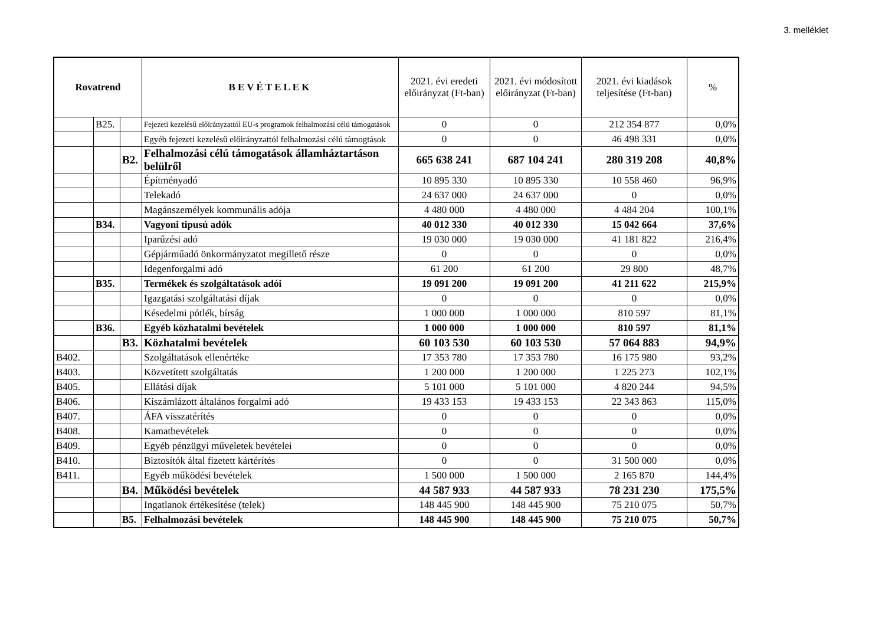3. melléklet
| Rovatrend | | | BEVÉTELEK | 2021. évi eredeti előirányzat (Ft-ban) | 2021. évi módosított előirányzat (Ft-ban) | 2021. évi kiadások teljesítése (Ft-ban) | % |
| --- | --- | --- | --- | --- | --- | --- | --- |
| | B25. | | Fejezeti kezelésű előirányzattól EU-s programok felhalmozási célú támogatások | 0 | 0 | 212 354 877 | 0,0% |
| | | | Egyéb fejezeti kezelésű előirányzattól felhalmozási célú támogtások | 0 | 0 | 46 498 331 | 0,0% |
| | | B2. | Felhalmozási célú támogatások államháztartáson belülről | 665 638 241 | 687 104 241 | 280 319 208 | 40,8% |
| | | | Építményadó | 10 895 330 | 10 895 330 | 10 558 460 | 96,9% |
| | | | Telekadó | 24 637 000 | 24 637 000 | 0 | 0,0% |
| | | | Magánszemélyek kommunális adója | 4 480 000 | 4 480 000 | 4 484 204 | 100,1% |
| | B34. | | Vagyoni tipusú adók | 40 012 330 | 40 012 330 | 15 042 664 | 37,6% |
| | | | Iparűzési adó | 19 030 000 | 19 030 000 | 41 181 822 | 216,4% |
| | | | Gépjárműadó önkormányzatot megillető része | 0 | 0 | 0 | 0,0% |
| | | | Idegenforgalmi adó | 61 200 | 61 200 | 29 800 | 48,7% |
| | B35. | | Termékek és szolgáltatások adói | 19 091 200 | 19 091 200 | 41 211 622 | 215,9% |
| | | | Igazgatási szolgáltatási díjak | 0 | 0 | 0 | 0,0% |
| | | | Késedelmi pótlék, bírság | 1 000 000 | 1 000 000 | 810 597 | 81,1% |
| | B36. | | Egyéb közhatalmi bevételek | 1 000 000 | 1 000 000 | 810 597 | 81,1% |
| | | B3. | Közhatalmi bevételek | 60 103 530 | 60 103 530 | 57 064 883 | 94,9% |
| B402. | | | Szolgáltatások ellenértéke | 17 353 780 | 17 353 780 | 16 175 980 | 93,2% |
| B403. | | | Közvetített szolgáltatás | 1 200 000 | 1 200 000 | 1 225 273 | 102,1% |
| B405. | | | Ellátási díjak | 5 101 000 | 5 101 000 | 4 820 244 | 94,5% |
| B406. | | | Kiszámlázott általános forgalmi adó | 19 433 153 | 19 433 153 | 22 343 863 | 115,0% |
| B407. | | | ÁFA visszatérítés | 0 | 0 | 0 | 0,0% |
| B408. | | | Kamatbevételek | 0 | 0 | 0 | 0,0% |
| B409. | | | Egyéb pénzügyi műveletek bevételei | 0 | 0 | 0 | 0,0% |
| B410. | | | Biztosítók által fizetett kártérítés | 0 | 0 | 31 500 000 | 0,0% |
| B411. | | | Egyéb működési bevételek | 1 500 000 | 1 500 000 | 2 165 870 | 144,4% |
| | | B4. | Működési bevételek | 44 587 933 | 44 587 933 | 78 231 230 | 175,5% |
| | | | Ingatlanok értékesítése (telek) | 148 445 900 | 148 445 900 | 75 210 075 | 50,7% |
| | | B5. | Felhalmozási bevételek | 148 445 900 | 148 445 900 | 75 210 075 | 50,7% |